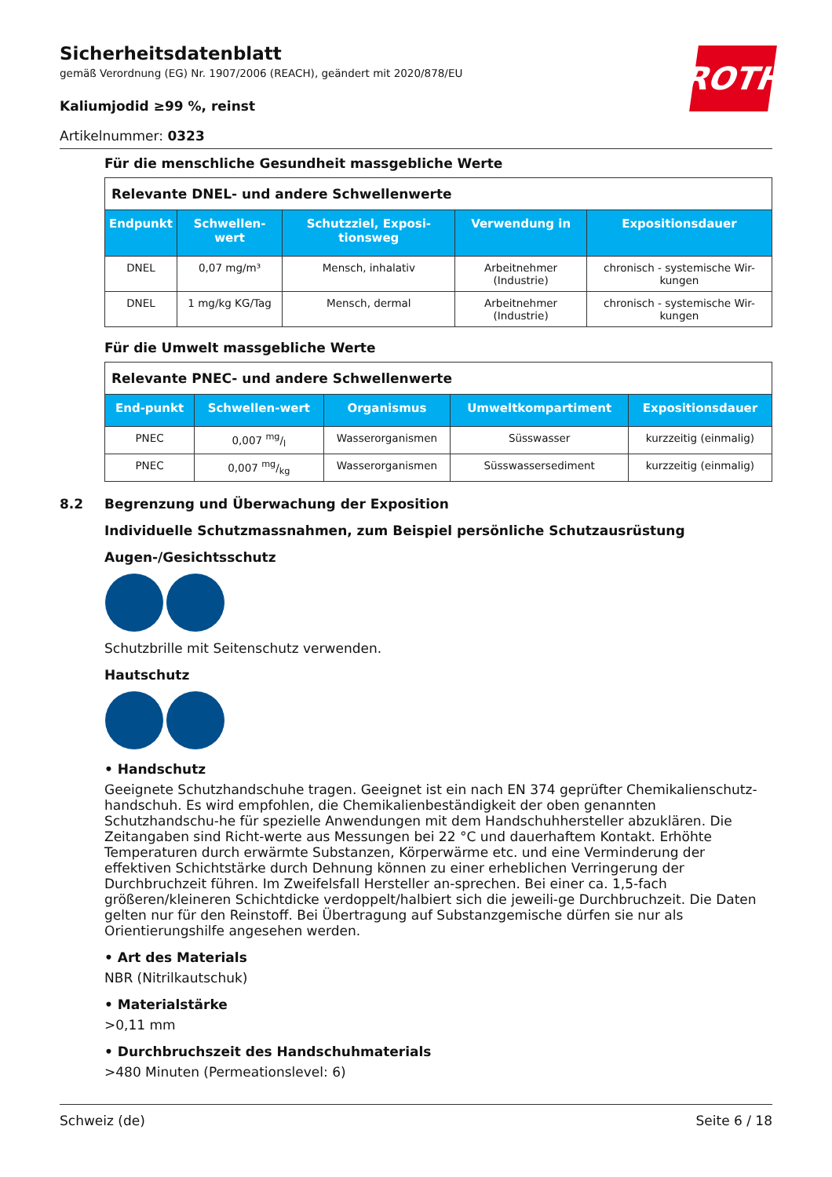ROTH
Sicherheitsdatenblatt
gemäß Verordnung (EG) Nr. 1907/2006 (REACH), geändert mit 2020/878/EU
Kaliumjodid ≥99 %, reinst
Artikelnummer: 0323
Für die menschliche Gesundheit massgebliche Werte
| Relevante DNEL- und andere Schwellenwerte | | | | |
| Endpunkt | Schwellen-wert | Schutzziel, Exposi-tionsweg | Verwendung in | Expositionsdauer |
| DNEL | 0,07 mg/m³ | Mensch, inhalativ | Arbeitnehmer (Industrie) | chronisch - systemische Wir-kungen |
| DNEL | 1 mg/kg KG/Tag | Mensch, dermal | Arbeitnehmer (Industrie) | chronisch - systemische Wir-kungen |
Für die Umwelt massgebliche Werte
| Relevante PNEC- und andere Schwellenwerte | | | | |
| End-punkt | Schwellen-wert | Organismus | Umweltkompartiment | Expositionsdauer |
| PNEC | 0,007 mg/l | Wasserorganismen | Süsswasser | kurzzeitig (einmalig) |
| PNEC | 0,007 mg/kg | Wasserorganismen | Süsswassersediment | kurzzeitig (einmalig) |
8.2 Begrenzung und Überwachung der Exposition
Individuelle Schutzmassnahmen, zum Beispiel persönliche Schutzausrüstung
Augen-/Gesichtsschutz
Schutzbrille mit Seitenschutz verwenden.
Hautschutz
• Handschutz
Geeignete Schutzhandschuhe tragen. Geeignet ist ein nach EN 374 geprüfter Chemikalienschutz-handschuh. Es wird empfohlen, die Chemikalienbeständigkeit der oben genannten Schutzhandschu-he für spezielle Anwendungen mit dem Handschuhhersteller abzuklären. Die Zeitangaben sind Richt-werte aus Messungen bei 22 °C und dauerhaftem Kontakt. Erhöhte Temperaturen durch erwärmte Substanzen, Körperwärme etc. und eine Verminderung der effektiven Schichtstärke durch Dehnung können zu einer erheblichen Verringerung der Durchbruchzeit führen. Im Zweifelsfall Hersteller an-sprechen. Bei einer ca. 1,5-fach größeren/kleineren Schichtdicke verdoppelt/halbiert sich die jeweili-ge Durchbruchzeit. Die Daten gelten nur für den Reinstoff. Bei Übertragung auf Substanzgemische dürfen sie nur als Orientierungshilfe angesehen werden.
• Art des Materials
NBR (Nitrilkautschuk)
• Materialstärke
>0,11 mm
• Durchbruchszeit des Handschuhmaterials
>480 Minuten (Permeationslevel: 6)
Schweiz (de) Seite 6 / 18